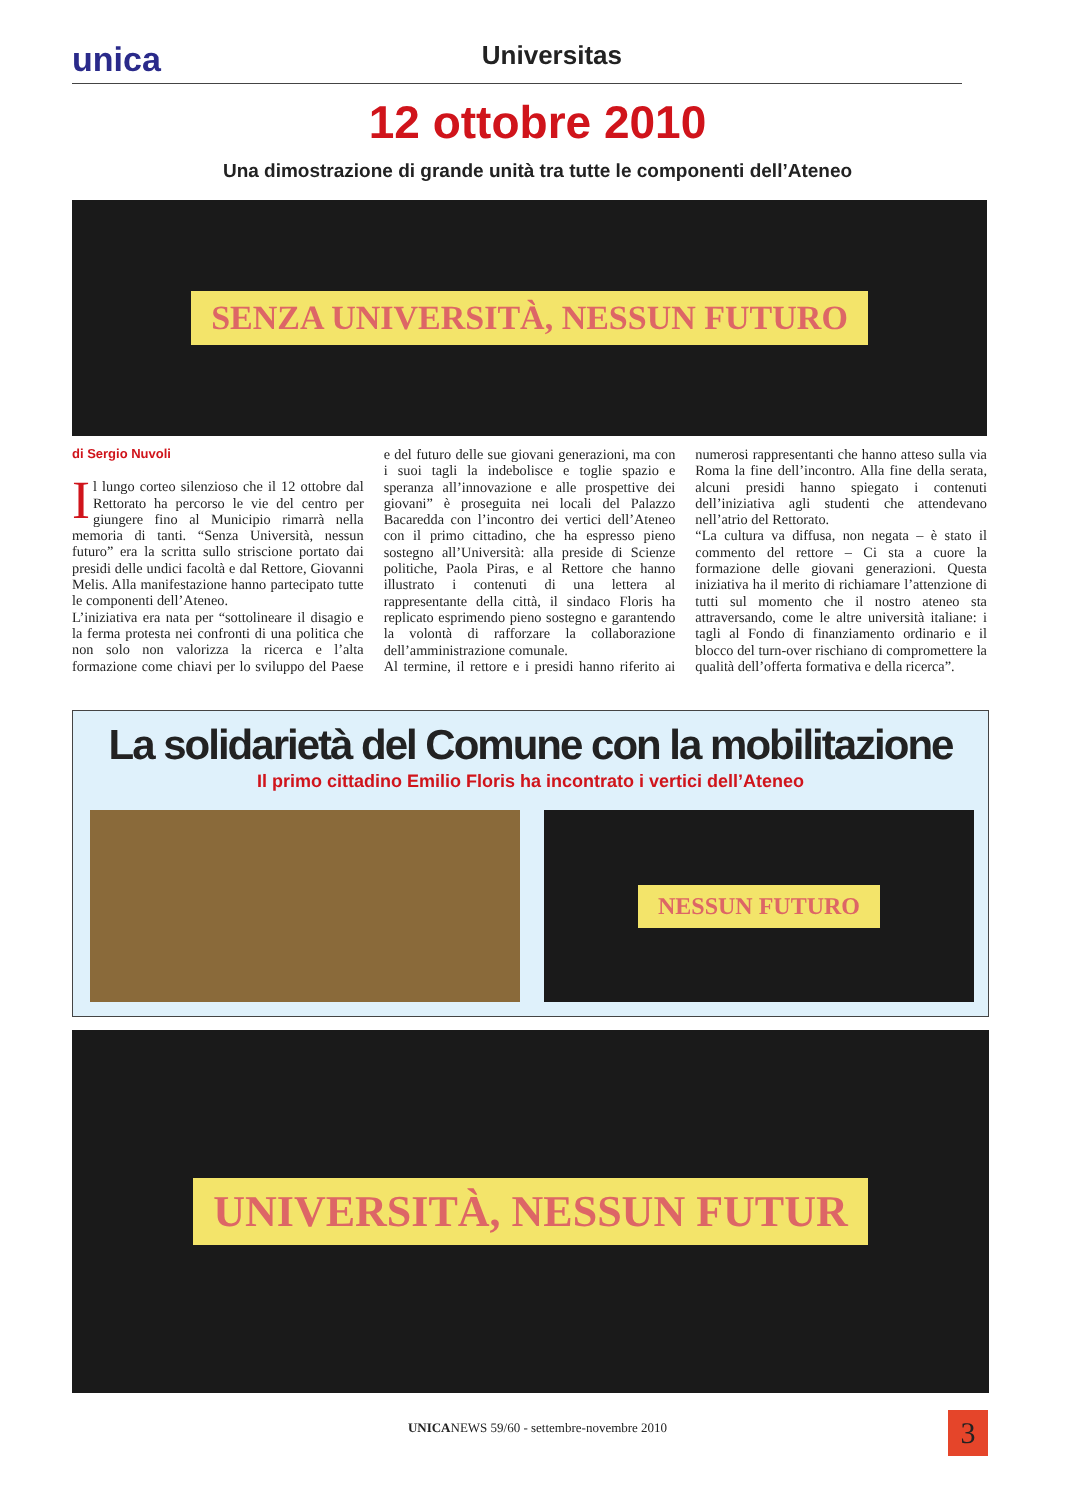unica Universitas
12 ottobre 2010
Una dimostrazione di grande unità tra tutte le componenti dell’Ateneo
SENZA UNIVERSITÀ, NESSUN FUTURO
di Sergio Nuvoli
Il lungo corteo silenzioso che il 12 ottobre dal Rettorato ha percorso le vie del centro per giungere fino al Municipio rimarrà nella memoria di tanti. “Senza Università, nessun futuro” era la scritta sullo striscione portato dai presidi delle undici facoltà e dal Rettore, Giovanni Melis. Alla manifestazione hanno partecipato tutte le componenti dell’Ateneo.
L’iniziativa era nata per “sottolineare il disagio e la ferma protesta nei confronti di una politica che non solo non valorizza la ricerca e l’alta formazione come chiavi per lo sviluppo del Paese e del futuro delle sue giovani generazioni, ma con i suoi tagli la indebolisce e toglie spazio e speranza all’innovazione e alle prospettive dei giovani” è proseguita nei locali del Palazzo Bacaredda con l’incontro dei vertici dell’Ateneo con il primo cittadino, che ha espresso pieno sostegno all’Università: alla preside di Scienze politiche, Paola Piras, e al Rettore che hanno illustrato i contenuti di una lettera al rappresentante della città, il sindaco Floris ha replicato esprimendo pieno sostegno e garantendo la volontà di rafforzare la collaborazione dell’amministrazione comunale.
Al termine, il rettore e i presidi hanno riferito ai numerosi rappresentanti che hanno atteso sulla via Roma la fine dell’incontro. Alla fine della serata, alcuni presidi hanno spiegato i contenuti dell’iniziativa agli studenti che attendevano nell’atrio del Rettorato.
“La cultura va diffusa, non negata – è stato il commento del rettore – Ci sta a cuore la formazione delle giovani generazioni. Questa iniziativa ha il merito di richiamare l’attenzione di tutti sul momento che il nostro ateneo sta attraversando, come le altre università italiane: i tagli al Fondo di finanziamento ordinario e il blocco del turn-over rischiano di compromettere la qualità dell’offerta formativa e della ricerca”.
La solidarietà del Comune con la mobilitazione
Il primo cittadino Emilio Floris ha incontrato i vertici dell’Ateneo
NESSUN FUTURO
UNIVERSITÀ, NESSUN FUTUR
UNICANEWS 59/60 - settembre-novembre 2010
3